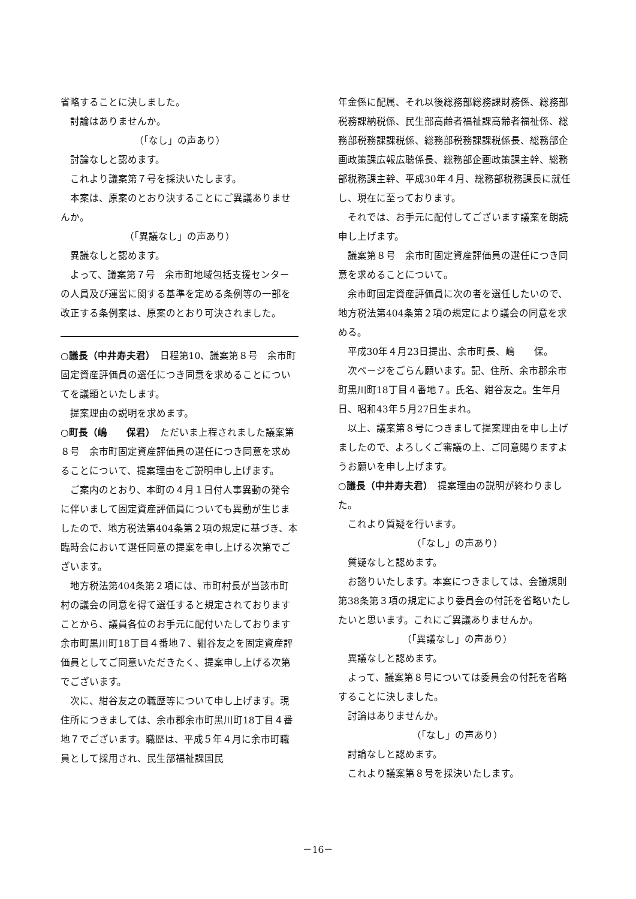省略することに決しました。
討論はありませんか。
（「なし」の声あり）
討論なしと認めます。
これより議案第７号を採決いたします。
本案は、原案のとおり決することにご異議ありませんか。
（「異議なし」の声あり）
異議なしと認めます。
よって、議案第７号　余市町地域包括支援センターの人員及び運営に関する基準を定める条例等の一部を改正する条例案は、原案のとおり可決されました。
○議長（中井寿夫君）　日程第10、議案第８号　余市町固定資産評価員の選任につき同意を求めることについてを議題といたします。
提案理由の説明を求めます。
○町長（嶋　　保君）　ただいま上程されました議案第８号　余市町固定資産評価員の選任につき同意を求めることについて、提案理由をご説明申し上げます。
ご案内のとおり、本町の４月１日付人事異動の発令に伴いまして固定資産評価員についても異動が生じましたので、地方税法第404条第２項の規定に基づき、本臨時会において選任同意の提案を申し上げる次第でございます。
地方税法第404条第２項には、市町村長が当該市町村の議会の同意を得て選任すると規定されておりますことから、議員各位のお手元に配付いたしております余市町黒川町18丁目４番地７、紺谷友之を固定資産評価員としてご同意いただきたく、提案申し上げる次第でございます。
次に、紺谷友之の職歴等について申し上げます。現住所につきましては、余市郡余市町黒川町18丁目４番地７でございます。職歴は、平成５年４月に余市町職員として採用され、民生部福祉課国民
年金係に配属、それ以後総務部総務課財務係、総務部税務課納税係、民生部高齢者福祉課高齢者福祉係、総務部税務課課税係、総務部税務課課税係長、総務部企画政策課広報広聴係長、総務部企画政策課主幹、総務部税務課主幹、平成30年４月、総務部税務課長に就任し、現在に至っております。
それでは、お手元に配付してございます議案を朗読申し上げます。
議案第８号　余市町固定資産評価員の選任につき同意を求めることについて。
余市町固定資産評価員に次の者を選任したいので、地方税法第404条第２項の規定により議会の同意を求める。
平成30年４月23日提出、余市町長、嶋　　保。
次ページをごらん願います。記、住所、余市郡余市町黒川町18丁目４番地７。氏名、紺谷友之。生年月日、昭和43年５月27日生まれ。
以上、議案第８号につきまして提案理由を申し上げましたので、よろしくご審議の上、ご同意賜りますようお願いを申し上げます。
○議長（中井寿夫君）　提案理由の説明が終わりました。
これより質疑を行います。
（「なし」の声あり）
質疑なしと認めます。
お諮りいたします。本案につきましては、会議規則第38条第３項の規定により委員会の付託を省略いたしたいと思います。これにご異議ありませんか。
（「異議なし」の声あり）
異議なしと認めます。
よって、議案第８号については委員会の付託を省略することに決しました。
討論はありませんか。
（「なし」の声あり）
討論なしと認めます。
これより議案第８号を採決いたします。
－16－